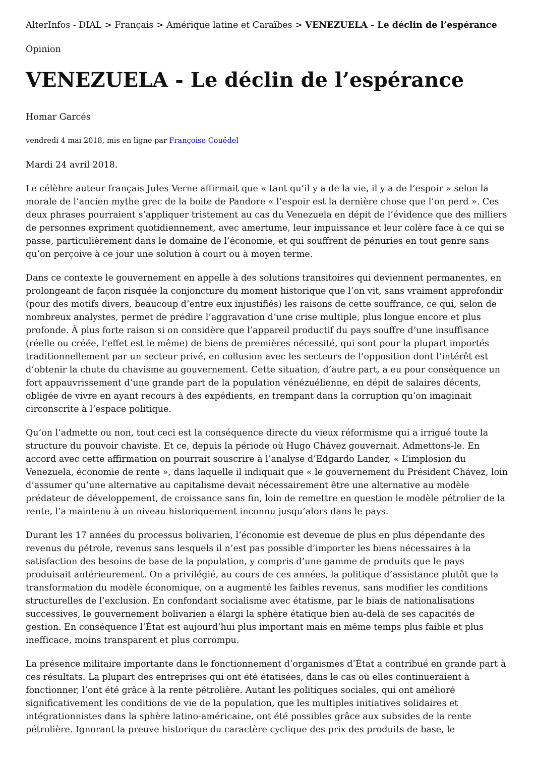AlterInfos - DIAL > Français > Amérique latine et Caraïbes > VENEZUELA - Le déclin de l’espérance
Opinion
VENEZUELA - Le déclin de l’espérance
Homar Garcés
vendredi 4 mai 2018, mis en ligne par Françoise Couëdel
Mardi 24 avril 2018.
Le célèbre auteur français Jules Verne affirmait que « tant qu’il y a de la vie, il y a de l’espoir » selon la morale de l’ancien mythe grec de la boite de Pandore « l’espoir est la dernière chose que l’on perd ». Ces deux phrases pourraient s’appliquer tristement au cas du Venezuela en dépit de l’évidence que des milliers de personnes expriment quotidiennement, avec amertume, leur impuissance et leur colère face à ce qui se passe, particulièrement dans le domaine de l’économie, et qui souffrent de pénuries en tout genre sans qu’on perçoive à ce jour une solution à court ou à moyen terme.
Dans ce contexte le gouvernement en appelle à des solutions transitoires qui deviennent permanentes, en prolongeant de façon risquée la conjoncture du moment historique que l’on vit, sans vraiment approfondir (pour des motifs divers, beaucoup d’entre eux injustifiés) les raisons de cette souffrance, ce qui, selon de nombreux analystes, permet de prédire l’aggravation d’une crise multiple, plus longue encore et plus profonde. À plus forte raison si on considère que l’appareil productif du pays souffre d’une insuffisance (réelle ou créée, l’effet est le même) de biens de premières nécessité, qui sont pour la plupart importés traditionnellement par un secteur privé, en collusion avec les secteurs de l’opposition dont l’intérêt est d’obtenir la chute du chavisme au gouvernement. Cette situation, d’autre part, a eu pour conséquence un fort appauvrissement d’une grande part de la population vénézuélienne, en dépit de salaires décents, obligée de vivre en ayant recours à des expédients, en trempant dans la corruption qu’on imaginait circonscrite à l’espace politique.
Qu’on l’admette ou non, tout ceci est la conséquence directe du vieux réformisme qui a irrigué toute la structure du pouvoir chaviste. Et ce, depuis la période où Hugo Chávez gouvernait. Admettons-le. En accord avec cette affirmation on pourrait souscrire à l’analyse d’Edgardo Lander, « L’implosion du Venezuela, économie de rente », dans laquelle il indiquait que « le gouvernement du Président Chávez, loin d’assumer qu’une alternative au capitalisme devait nécessairement être une alternative au modèle prédateur de développement, de croissance sans fin, loin de remettre en question le modèle pétrolier de la rente, l’a maintenu à un niveau historiquement inconnu jusqu’alors dans le pays.
Durant les 17 années du processus bolivarien, l’économie est devenue de plus en plus dépendante des revenus du pétrole, revenus sans lesquels il n’est pas possible d’importer les biens nécessaires à la satisfaction des besoins de base de la population, y compris d’une gamme de produits que le pays produisait antérieurement. On a privilégié, au cours de ces années, la politique d’assistance plutôt que la transformation du modèle économique, on a augmenté les faibles revenus, sans modifier les conditions structurelles de l’exclusion. En confondant socialisme avec étatisme, par le biais de nationalisations successives, le gouvernement bolivarien a élargi la sphère étatique bien au-delà de ses capacités de gestion. En conséquence l’État est aujourd’hui plus important mais en même temps plus faible et plus inefficace, moins transparent et plus corrompu.
La présence militaire importante dans le fonctionnement d’organismes d’État a contribué en grande part à ces résultats. La plupart des entreprises qui ont été étatisées, dans le cas où elles continueraient à fonctionner, l’ont été grâce à la rente pétrolière. Autant les politiques sociales, qui ont amélioré significativement les conditions de vie de la population, que les multiples initiatives solidaires et intégrationnistes dans la sphère latino-américaine, ont été possibles grâce aux subsides de la rente pétrolière. Ignorant la preuve historique du caractère cyclique des prix des produits de base, le